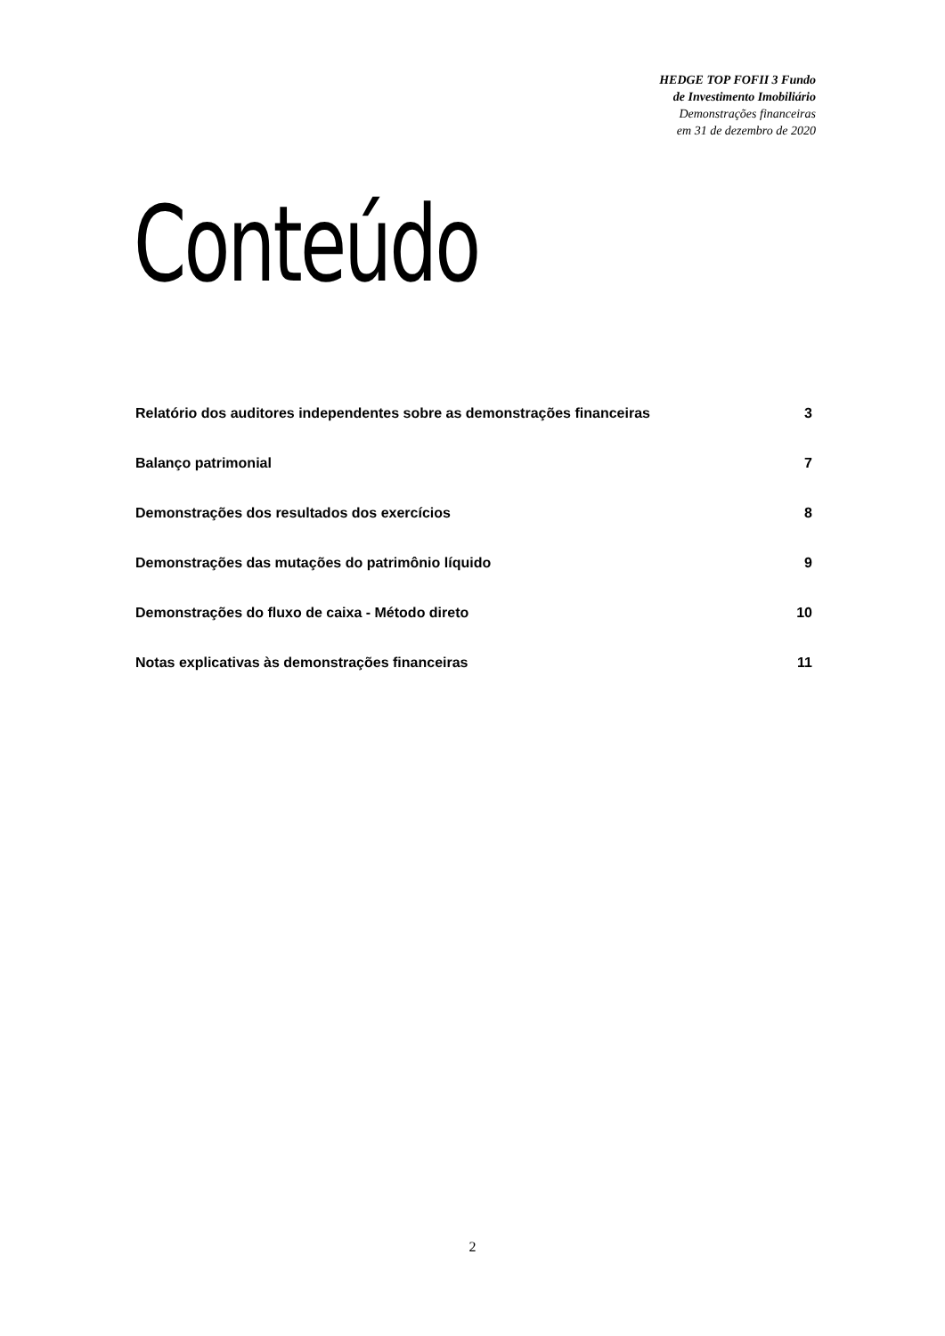HEDGE TOP FOFII 3 Fundo
de Investimento Imobiliário
Demonstrações financeiras
em 31 de dezembro de 2020
Conteúdo
Relatório dos auditores independentes sobre as demonstrações financeiras 3
Balanço patrimonial 7
Demonstrações dos resultados dos exercícios 8
Demonstrações das mutações do patrimônio líquido 9
Demonstrações do fluxo de caixa - Método direto 10
Notas explicativas às demonstrações financeiras 11
2